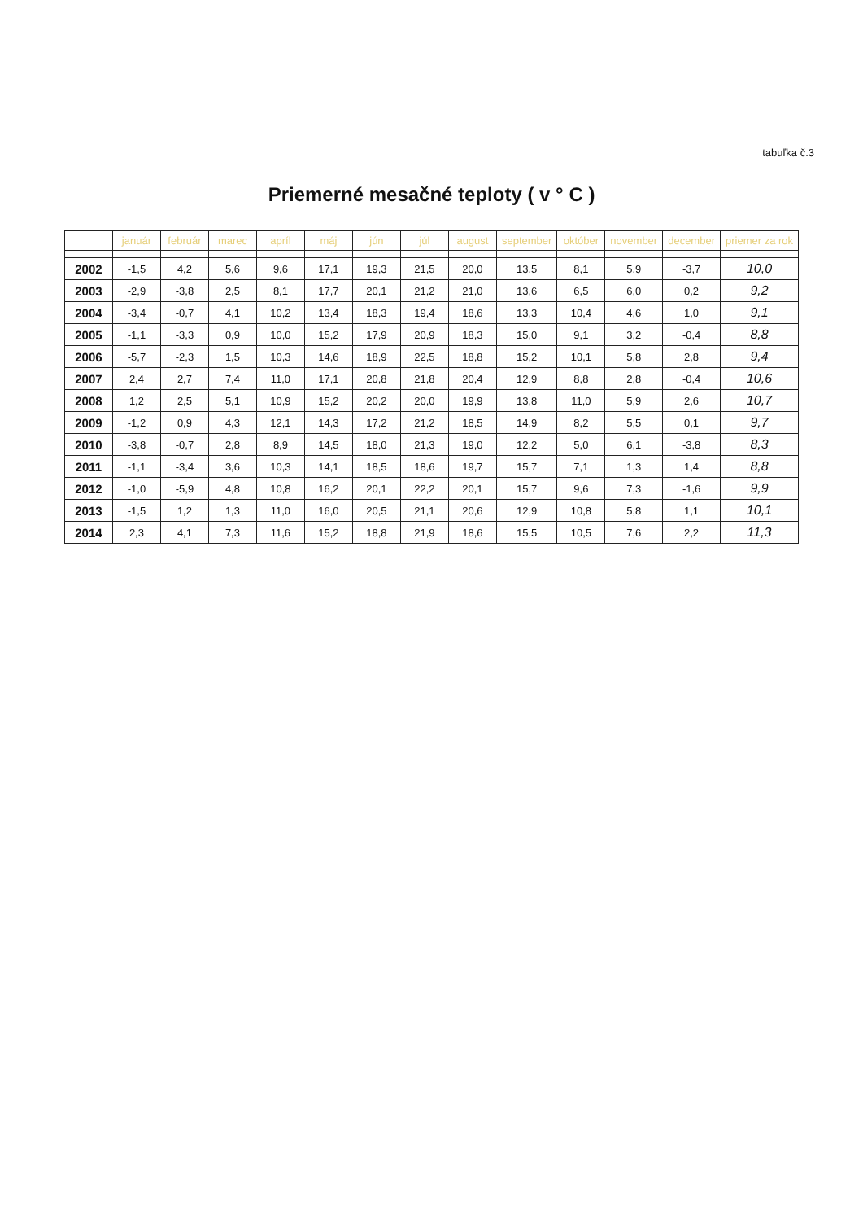tabuľka č.3
Priemerné mesačné teploty ( v ° C )
| | január | február | marec | apríl | máj | jún | júl | august | september | október | november | december | priemer za rok |
| --- | --- | --- | --- | --- | --- | --- | --- | --- | --- | --- | --- | --- | --- |
| 2002 | -1,5 | 4,2 | 5,6 | 9,6 | 17,1 | 19,3 | 21,5 | 20,0 | 13,5 | 8,1 | 5,9 | -3,7 | 10,0 |
| 2003 | -2,9 | -3,8 | 2,5 | 8,1 | 17,7 | 20,1 | 21,2 | 21,0 | 13,6 | 6,5 | 6,0 | 0,2 | 9,2 |
| 2004 | -3,4 | -0,7 | 4,1 | 10,2 | 13,4 | 18,3 | 19,4 | 18,6 | 13,3 | 10,4 | 4,6 | 1,0 | 9,1 |
| 2005 | -1,1 | -3,3 | 0,9 | 10,0 | 15,2 | 17,9 | 20,9 | 18,3 | 15,0 | 9,1 | 3,2 | -0,4 | 8,8 |
| 2006 | -5,7 | -2,3 | 1,5 | 10,3 | 14,6 | 18,9 | 22,5 | 18,8 | 15,2 | 10,1 | 5,8 | 2,8 | 9,4 |
| 2007 | 2,4 | 2,7 | 7,4 | 11,0 | 17,1 | 20,8 | 21,8 | 20,4 | 12,9 | 8,8 | 2,8 | -0,4 | 10,6 |
| 2008 | 1,2 | 2,5 | 5,1 | 10,9 | 15,2 | 20,2 | 20,0 | 19,9 | 13,8 | 11,0 | 5,9 | 2,6 | 10,7 |
| 2009 | -1,2 | 0,9 | 4,3 | 12,1 | 14,3 | 17,2 | 21,2 | 18,5 | 14,9 | 8,2 | 5,5 | 0,1 | 9,7 |
| 2010 | -3,8 | -0,7 | 2,8 | 8,9 | 14,5 | 18,0 | 21,3 | 19,0 | 12,2 | 5,0 | 6,1 | -3,8 | 8,3 |
| 2011 | -1,1 | -3,4 | 3,6 | 10,3 | 14,1 | 18,5 | 18,6 | 19,7 | 15,7 | 7,1 | 1,3 | 1,4 | 8,8 |
| 2012 | -1,0 | -5,9 | 4,8 | 10,8 | 16,2 | 20,1 | 22,2 | 20,1 | 15,7 | 9,6 | 7,3 | -1,6 | 9,9 |
| 2013 | -1,5 | 1,2 | 1,3 | 11,0 | 16,0 | 20,5 | 21,1 | 20,6 | 12,9 | 10,8 | 5,8 | 1,1 | 10,1 |
| 2014 | 2,3 | 4,1 | 7,3 | 11,6 | 15,2 | 18,8 | 21,9 | 18,6 | 15,5 | 10,5 | 7,6 | 2,2 | 11,3 |